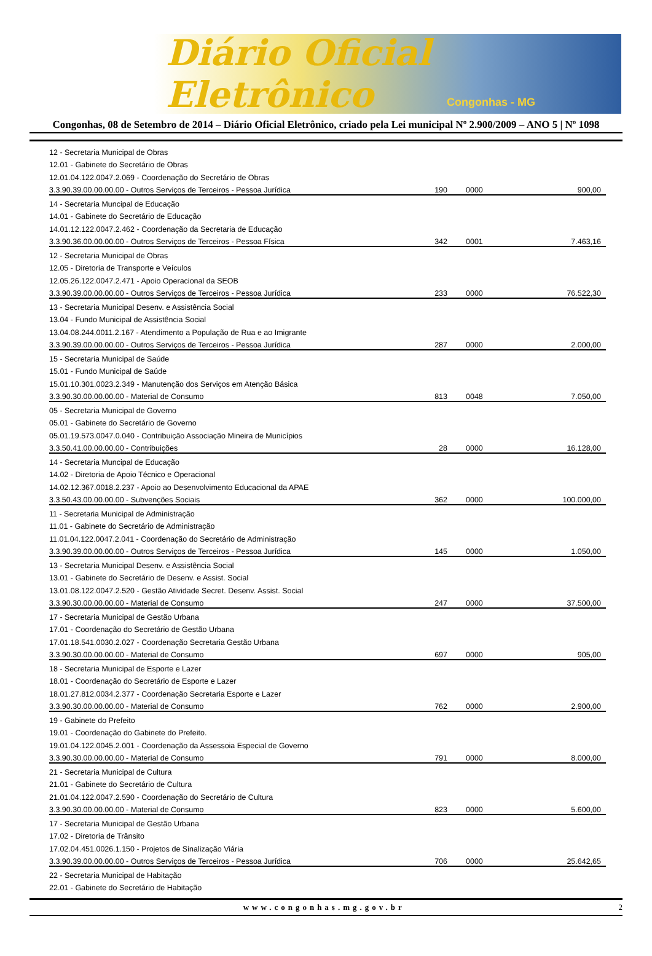Diário Oficial Eletrônico
Congonhas - MG
Congonhas, 08 de Setembro de 2014 – Diário Oficial Eletrônico, criado pela Lei municipal Nº 2.900/2009 – ANO 5 | Nº 1098
| 12 - Secretaria Municipal de Obras | | | |
| 12.01 - Gabinete do Secretário de Obras | | | |
| 12.01.04.122.0047.2.069 - Coordenação do Secretário de Obras | | | |
| 3.3.90.39.00.00.00.00 - Outros Serviços de Terceiros - Pessoa Jurídica | 190 | 0000 | 900,00 |
| 14 - Secretaria Muncipal de Educação | | | |
| 14.01 - Gabinete do Secretário de Educação | | | |
| 14.01.12.122.0047.2.462 - Coordenação da Secretaria de Educação | | | |
| 3.3.90.36.00.00.00.00 - Outros Serviços de Terceiros - Pessoa Física | 342 | 0001 | 7.463,16 |
| 12 - Secretaria Municipal de Obras | | | |
| 12.05 - Diretoria de Transporte e Veículos | | | |
| 12.05.26.122.0047.2.471 - Apoio Operacional da SEOB | | | |
| 3.3.90.39.00.00.00.00 - Outros Serviços de Terceiros - Pessoa Jurídica | 233 | 0000 | 76.522,30 |
| 13 - Secretaria Municipal Desenv. e Assistência Social | | | |
| 13.04 - Fundo Municipal de Assistência Social | | | |
| 13.04.08.244.0011.2.167 - Atendimento a População de Rua e ao Imigrante | | | |
| 3.3.90.39.00.00.00.00 - Outros Serviços de Terceiros - Pessoa Jurídica | 287 | 0000 | 2.000,00 |
| 15 - Secretaria Municipal de Saúde | | | |
| 15.01 - Fundo Municipal de Saúde | | | |
| 15.01.10.301.0023.2.349 - Manutenção dos Serviços em Atenção Básica | | | |
| 3.3.90.30.00.00.00.00 - Material de Consumo | 813 | 0048 | 7.050,00 |
| 05 - Secretaria Municipal de Governo | | | |
| 05.01 - Gabinete do Secretário de Governo | | | |
| 05.01.19.573.0047.0.040 - Contribuição Associação Mineira de Municípios | | | |
| 3.3.50.41.00.00.00.00 - Contribuições | 28 | 0000 | 16.128,00 |
| 14 - Secretaria Muncipal de Educação | | | |
| 14.02 - Diretoria de Apoio Técnico e Operacional | | | |
| 14.02.12.367.0018.2.237 - Apoio ao Desenvolvimento Educacional da APAE | | | |
| 3.3.50.43.00.00.00.00 - Subvenções Sociais | 362 | 0000 | 100.000,00 |
| 11 - Secretaria Municipal de Administração | | | |
| 11.01 - Gabinete do Secretário de Administração | | | |
| 11.01.04.122.0047.2.041 - Coordenação do Secretário de Administração | | | |
| 3.3.90.39.00.00.00.00 - Outros Serviços de Terceiros - Pessoa Jurídica | 145 | 0000 | 1.050,00 |
| 13 - Secretaria Municipal Desenv. e Assistência Social | | | |
| 13.01 - Gabinete do Secretário de Desenv. e Assist. Social | | | |
| 13.01.08.122.0047.2.520 - Gestão Atividade Secret. Desenv. Assist. Social | | | |
| 3.3.90.30.00.00.00.00 - Material de Consumo | 247 | 0000 | 37.500,00 |
| 17 - Secretaria Municipal de Gestão Urbana | | | |
| 17.01 - Coordenação do Secretário de Gestão Urbana | | | |
| 17.01.18.541.0030.2.027 - Coordenação Secretaria Gestão Urbana | | | |
| 3.3.90.30.00.00.00.00 - Material de Consumo | 697 | 0000 | 905,00 |
| 18 - Secretaria Municipal de Esporte e Lazer | | | |
| 18.01 - Coordenação do Secretário de Esporte e Lazer | | | |
| 18.01.27.812.0034.2.377 - Coordenação Secretaria Esporte e Lazer | | | |
| 3.3.90.30.00.00.00.00 - Material de Consumo | 762 | 0000 | 2.900,00 |
| 19 - Gabinete do Prefeito | | | |
| 19.01 - Coordenação do Gabinete do Prefeito. | | | |
| 19.01.04.122.0045.2.001 - Coordenação da Assessoia Especial de Governo | | | |
| 3.3.90.30.00.00.00.00 - Material de Consumo | 791 | 0000 | 8.000,00 |
| 21 - Secretaria Municipal de Cultura | | | |
| 21.01 - Gabinete do Secretário de Cultura | | | |
| 21.01.04.122.0047.2.590 - Coordenação do Secretário de Cultura | | | |
| 3.3.90.30.00.00.00.00 - Material de Consumo | 823 | 0000 | 5.600,00 |
| 17 - Secretaria Municipal de Gestão Urbana | | | |
| 17.02 - Diretoria de Trânsito | | | |
| 17.02.04.451.0026.1.150 - Projetos de Sinalização Viária | | | |
| 3.3.90.39.00.00.00.00 - Outros Serviços de Terceiros - Pessoa Jurídica | 706 | 0000 | 25.642,65 |
| 22 - Secretaria Municipal de Habitação | | | |
| 22.01 - Gabinete do Secretário de Habitação | | | |
www.congonhas.mg.gov.br 2